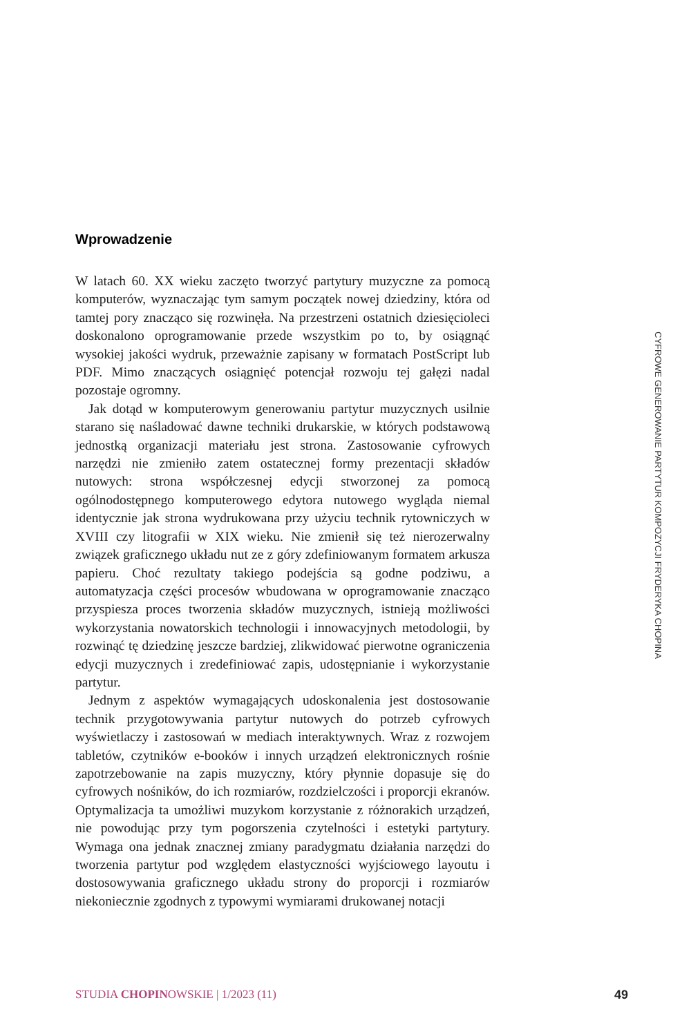Wprowadzenie
W latach 60. XX wieku zaczęto tworzyć partytury muzyczne za pomocą komputerów, wyznaczając tym samym początek nowej dziedziny, która od tamtej pory znacząco się rozwinęła. Na przestrzeni ostatnich dziesięcioleci doskonalono oprogramowanie przede wszystkim po to, by osiągnąć wysokiej jakości wydruk, przeważnie zapisany w formatach PostScript lub PDF. Mimo znaczących osiągnięć potencjał rozwoju tej gałęzi nadal pozostaje ogromny.
Jak dotąd w komputerowym generowaniu partytur muzycznych usilnie starano się naśladować dawne techniki drukarskie, w których podstawową jednostką organizacji materiału jest strona. Zastosowanie cyfrowych narzędzi nie zmieniło zatem ostatecznej formy prezentacji składów nutowych: strona współczesnej edycji stworzonej za pomocą ogólnodostępnego komputerowego edytora nutowego wygląda niemal identycznie jak strona wydrukowana przy użyciu technik rytowniczych w XVIII czy litografii w XIX wieku. Nie zmienił się też nierozerwalny związek graficznego układu nut ze z góry zdefiniowanym formatem arkusza papieru. Choć rezultaty takiego podejścia są godne podziwu, a automatyzacja części procesów wbudowana w oprogramowanie znacząco przyspiesza proces tworzenia składów muzycznych, istnieją możliwości wykorzystania nowatorskich technologii i innowacyjnych metodologii, by rozwinąć tę dziedzinę jeszcze bardziej, zlikwidować pierwotne ograniczenia edycji muzycznych i zredefiniować zapis, udostępnianie i wykorzystanie partytur.
Jednym z aspektów wymagających udoskonalenia jest dostosowanie technik przygotowywania partytur nutowych do potrzeb cyfrowych wyświetlaczy i zastosowań w mediach interaktywnych. Wraz z rozwojem tabletów, czytników e-booków i innych urządzeń elektronicznych rośnie zapotrzebowanie na zapis muzyczny, który płynnie dopasuje się do cyfrowych nośników, do ich rozmiarów, rozdzielczości i proporcji ekranów. Optymalizacja ta umożliwi muzykom korzystanie z różnorakich urządzeń, nie powodując przy tym pogorszenia czytelności i estetyki partytury. Wymaga ona jednak znacznej zmiany paradygmatu działania narzędzi do tworzenia partytur pod względem elastyczności wyjściowego layoutu i dostosowywania graficznego układu strony do proporcji i rozmiarów niekoniecznie zgodnych z typowymi wymiarami drukowanej notacji
CYFROWE GENEROWANIE PARTYTUR KOMPOZYCJI FRYDERYKA CHOPINA
STUDIA CHOPINOWSKIE | 1/2023 (11) 49